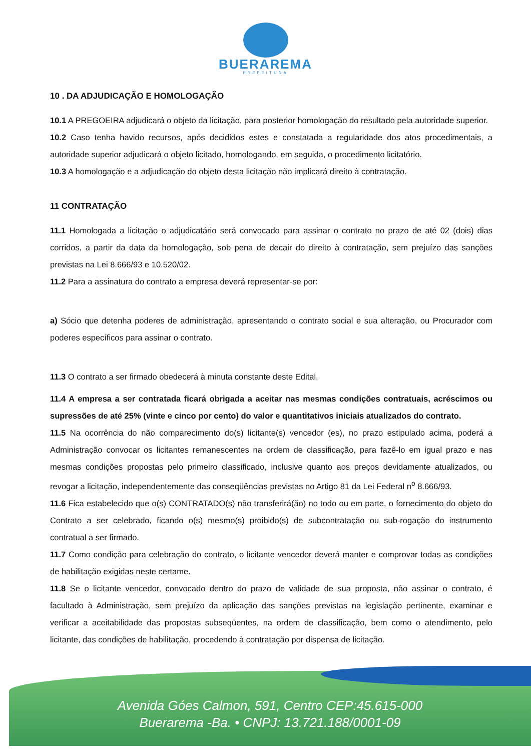BUERAREMA
PREFEITURA
10 . DA ADJUDICAÇÃO E HOMOLOGAÇÃO
10.1 A PREGOEIRA adjudicará o objeto da licitação, para posterior homologação do resultado pela autoridade superior.
10.2 Caso tenha havido recursos, após decididos estes e constatada a regularidade dos atos procedimentais, a autoridade superior adjudicará o objeto licitado, homologando, em seguida, o procedimento licitatório.
10.3 A homologação e a adjudicação do objeto desta licitação não implicará direito à contratação.
11 CONTRATAÇÃO
11.1 Homologada a licitação o adjudicatário será convocado para assinar o contrato no prazo de até 02 (dois) dias corridos, a partir da data da homologação, sob pena de decair do direito à contratação, sem prejuízo das sanções previstas na Lei 8.666/93 e 10.520/02.
11.2 Para a assinatura do contrato a empresa deverá representar-se por:
a) Sócio que detenha poderes de administração, apresentando o contrato social e sua alteração, ou Procurador com poderes específicos para assinar o contrato.
11.3 O contrato a ser firmado obedecerá à minuta constante deste Edital.
11.4 A empresa a ser contratada ficará obrigada a aceitar nas mesmas condições contratuais, acréscimos ou supressões de até 25% (vinte e cinco por cento) do valor e quantitativos iniciais atualizados do contrato.
11.5 Na ocorrência do não comparecimento do(s) licitante(s) vencedor (es), no prazo estipulado acima, poderá a Administração convocar os licitantes remanescentes na ordem de classificação, para fazê-lo em igual prazo e nas mesmas condições propostas pelo primeiro classificado, inclusive quanto aos preços devidamente atualizados, ou revogar a licitação, independentemente das conseqüências previstas no Artigo 81 da Lei Federal n<sup>o</sup> 8.666/93.
11.6 Fica estabelecido que o(s) CONTRATADO(s) não transferirá(ão) no todo ou em parte, o fornecimento do objeto do Contrato a ser celebrado, ficando o(s) mesmo(s) proibido(s) de subcontratação ou sub-rogação do instrumento contratual a ser firmado.
11.7 Como condição para celebração do contrato, o licitante vencedor deverá manter e comprovar todas as condições de habilitação exigidas neste certame.
11.8 Se o licitante vencedor, convocado dentro do prazo de validade de sua proposta, não assinar o contrato, é facultado à Administração, sem prejuízo da aplicação das sanções previstas na legislação pertinente, examinar e verificar a aceitabilidade das propostas subseqüentes, na ordem de classificação, bem como o atendimento, pelo licitante, das condições de habilitação, procedendo à contratação por dispensa de licitação.
Avenida Góes Calmon, 591, Centro CEP:45.615-000
Buerarema -Ba. • CNPJ: 13.721.188/0001-09